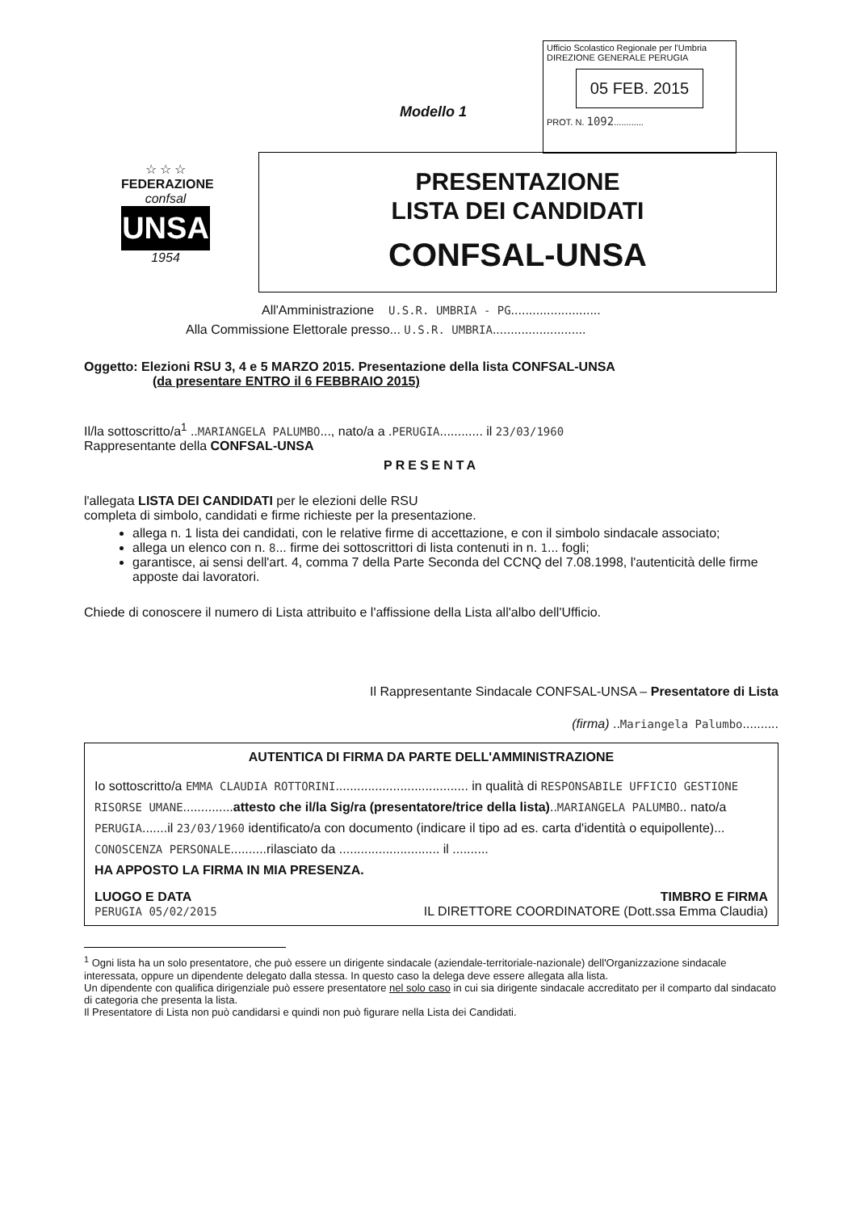Ufficio Scolastico Regionale per l'Umbria
DIREZIONE GENERALE PERUGIA
05 FEB. 2015
PROT. N. 1092............
Modello 1
☆ ☆ ☆
FEDERAZIONE
confsal
UNSA
1954
PRESENTAZIONE
LISTA DEI CANDIDATI
CONFSAL-UNSA
All'Amministrazione U.S.R. UMBRIA - PG.........................
Alla Commissione Elettorale presso... U.S.R. UMBRIA..........................
Oggetto: Elezioni RSU 3, 4 e 5 MARZO 2015. Presentazione della lista CONFSAL-UNSA
(da presentare ENTRO il 6 FEBBRAIO 2015)
Il/la sottoscritto/a<sup>1</sup> ..MARIANGELA PALUMBO..., nato/a a .PERUGIA............ il 23/03/1960
Rappresentante della CONFSAL-UNSA
PRESENTA
l'allegata LISTA DEI CANDIDATI per le elezioni delle RSU
completa di simbolo, candidati e firme richieste per la presentazione.
allega n. 1 lista dei candidati, con le relative firme di accettazione, e con il simbolo sindacale associato;
allega un elenco con n. 8... firme dei sottoscrittori di lista contenuti in n. 1... fogli;
garantisce, ai sensi dell'art. 4, comma 7 della Parte Seconda del CCNQ del 7.08.1998, l'autenticità delle firme apposte dai lavoratori.
Chiede di conoscere il numero di Lista attribuito e l'affissione della Lista all'albo dell'Ufficio.
Il Rappresentante Sindacale CONFSAL-UNSA – Presentatore di Lista
(firma) ..Mariangela Palumbo..........
AUTENTICA DI FIRMA DA PARTE DELL'AMMINISTRAZIONE
Io sottoscritto/a EMMA CLAUDIA ROTTORINI..................................... in qualità di RESPONSABILE UFFICIO GESTIONE RISORSE UMANE..............attesto che il/la Sig/ra (presentatore/trice della lista)..MARIANGELA PALUMBO.. nato/a PERUGIA.......il 23/03/1960 identificato/a con documento (indicare il tipo ad es. carta d'identità o equipollente)... CONOSCENZA PERSONALE..........rilasciato da ............................ il ..........
HA APPOSTO LA FIRMA IN MIA PRESENZA.
LUOGO E DATA TIMBRO E FIRMA
PERUGIA 05/02/2015 IL DIRETTORE COORDINATORE (Dott.ssa Emma Claudia)
<sup>1</sup> Ogni lista ha un solo presentatore, che può essere un dirigente sindacale (aziendale-territoriale-nazionale) dell'Organizzazione sindacale interessata, oppure un dipendente delegato dalla stessa. In questo caso la delega deve essere allegata alla lista.
Un dipendente con qualifica dirigenziale può essere presentatore nel solo caso in cui sia dirigente sindacale accreditato per il comparto dal sindacato di categoria che presenta la lista.
Il Presentatore di Lista non può candidarsi e quindi non può figurare nella Lista dei Candidati.